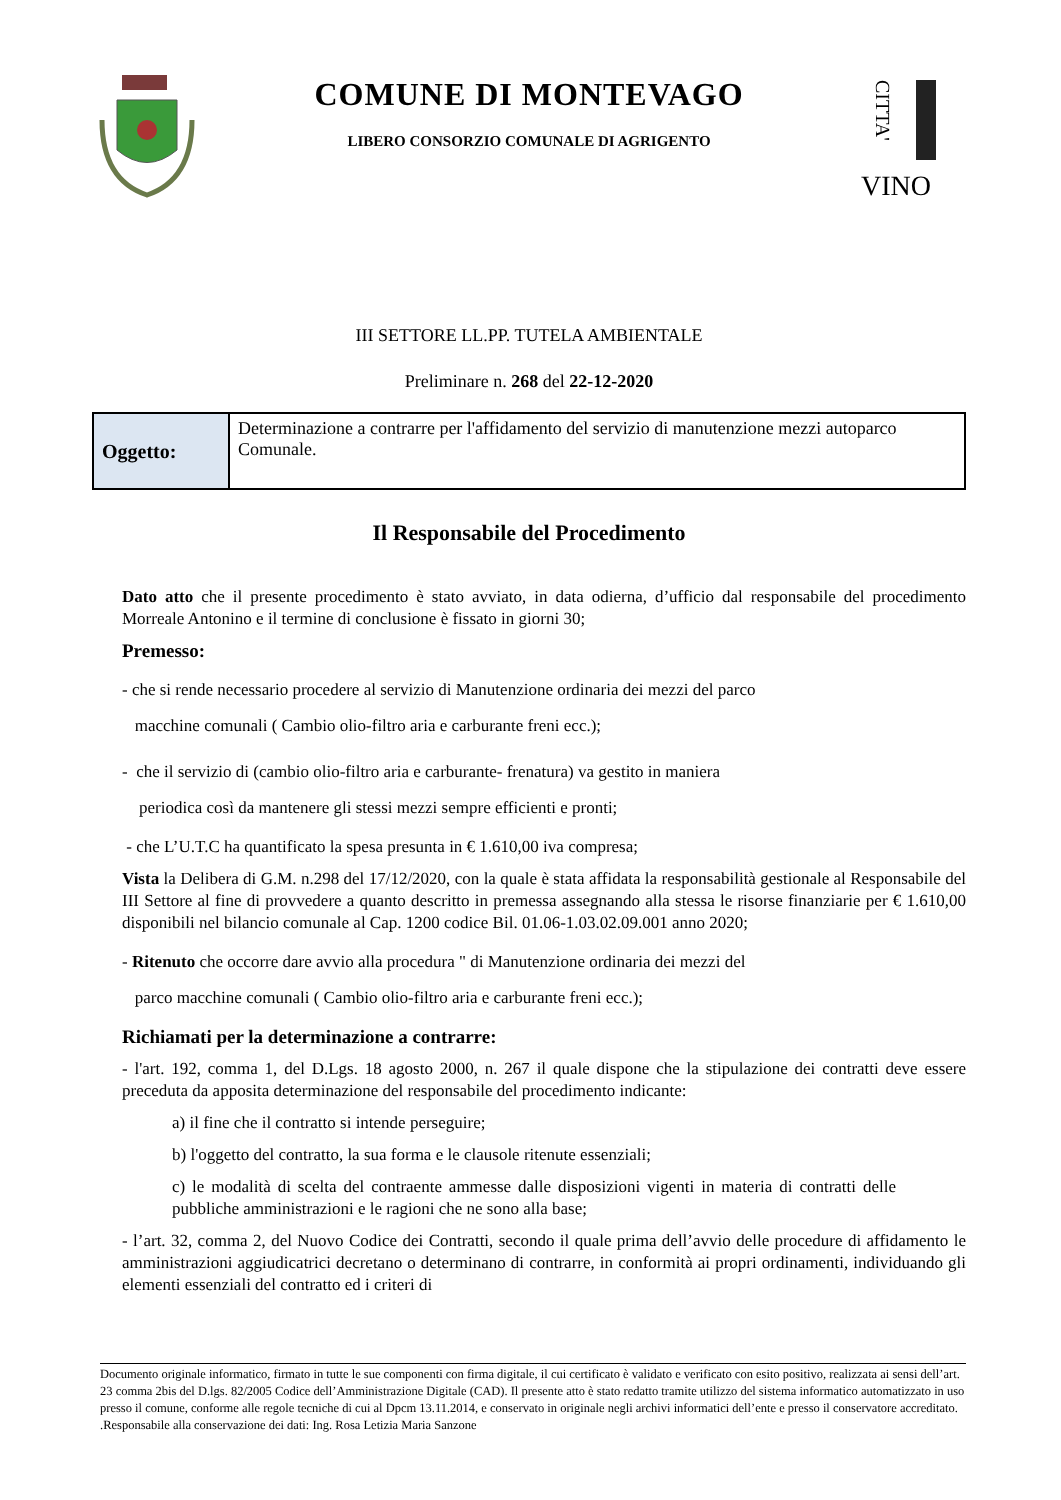COMUNE DI MONTEVAGO
LIBERO CONSORZIO COMUNALE DI AGRIGENTO
CITTA'
VINO
III SETTORE LL.PP. TUTELA AMBIENTALE
Preliminare n. 268 del 22-12-2020
| Oggetto: | Determinazione a contrarre per l'affidamento del servizio di manutenzione mezzi autoparco Comunale. |
Il Responsabile del Procedimento
Dato atto che il presente procedimento è stato avviato, in data odierna, d’ufficio dal responsabile del procedimento Morreale Antonino e il termine di conclusione è fissato in giorni 30;
Premesso:
- che si rende necessario procedere al servizio di Manutenzione ordinaria dei mezzi del parco
macchine comunali ( Cambio olio-filtro aria e carburante freni ecc.);
- che il servizio di (cambio olio-filtro aria e carburante- frenatura) va gestito in maniera
periodica così da mantenere gli stessi mezzi sempre efficienti e pronti;
- che L’U.T.C ha quantificato la spesa presunta in € 1.610,00 iva compresa;
Vista la Delibera di G.M. n.298 del 17/12/2020, con la quale è stata affidata la responsabilità gestionale al Responsabile del III Settore al fine di provvedere a quanto descritto in premessa assegnando alla stessa le risorse finanziarie per € 1.610,00 disponibili nel bilancio comunale al Cap. 1200 codice Bil. 01.06-1.03.02.09.001 anno 2020;
- Ritenuto che occorre dare avvio alla procedura " di Manutenzione ordinaria dei mezzi del
parco macchine comunali ( Cambio olio-filtro aria e carburante freni ecc.);
Richiamati per la determinazione a contrarre:
- l'art. 192, comma 1, del D.Lgs. 18 agosto 2000, n. 267 il quale dispone che la stipulazione dei contratti deve essere preceduta da apposita determinazione del responsabile del procedimento indicante:
a) il fine che il contratto si intende perseguire;
b) l'oggetto del contratto, la sua forma e le clausole ritenute essenziali;
c) le modalità di scelta del contraente ammesse dalle disposizioni vigenti in materia di contratti delle pubbliche amministrazioni e le ragioni che ne sono alla base;
- l’art. 32, comma 2, del Nuovo Codice dei Contratti, secondo il quale prima dell’avvio delle procedure di affidamento le amministrazioni aggiudicatrici decretano o determinano di contrarre, in conformità ai propri ordinamenti, individuando gli elementi essenziali del contratto ed i criteri di
Documento originale informatico, firmato in tutte le sue componenti con firma digitale, il cui certificato è validato e verificato con esito positivo, realizzata ai sensi dell’art. 23 comma 2bis del D.lgs. 82/2005 Codice dell’Amministrazione Digitale (CAD). Il presente atto è stato redatto tramite utilizzo del sistema informatico automatizzato in uso presso il comune, conforme alle regole tecniche di cui al Dpcm 13.11.2014, e conservato in originale negli archivi informatici dell’ente e presso il conservatore accreditato. .Responsabile alla conservazione dei dati: Ing. Rosa Letizia Maria Sanzone